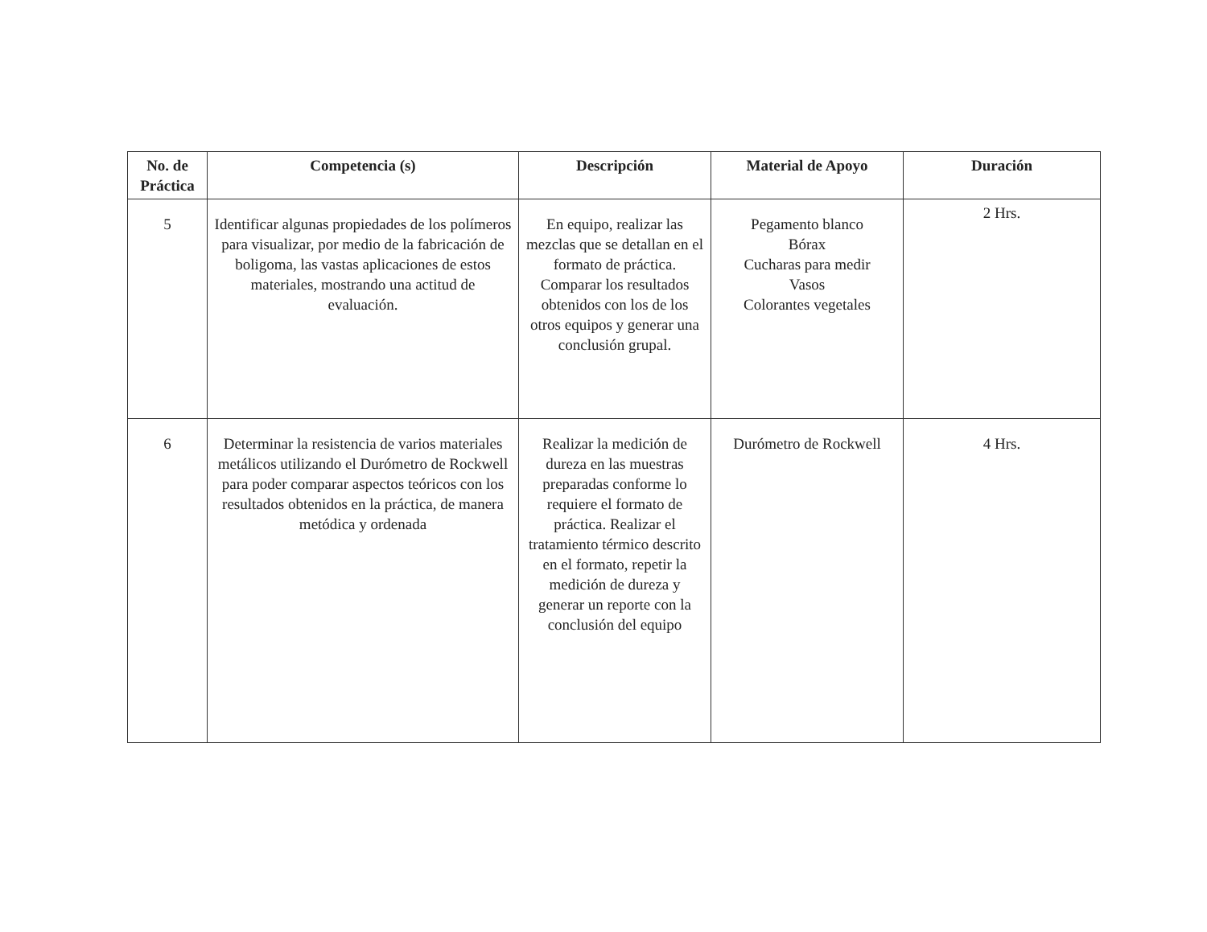| No. de Práctica | Competencia (s) | Descripción | Material de Apoyo | Duración |
| --- | --- | --- | --- | --- |
| 5 | Identificar algunas propiedades de los polímeros para visualizar, por medio de la fabricación de boligoma, las vastas aplicaciones de estos materiales, mostrando una actitud de evaluación. | En equipo, realizar las mezclas que se detallan en el formato de práctica. Comparar los resultados obtenidos con los de los otros equipos y generar una conclusión grupal. | Pegamento blanco Bórax Cucharas para medir Vasos Colorantes vegetales | 2 Hrs. |
| 6 | Determinar la resistencia de varios materiales metálicos utilizando el Durómetro de Rockwell para poder comparar aspectos teóricos con los resultados obtenidos en la práctica, de manera metódica y ordenada | Realizar la medición de dureza en las muestras preparadas conforme lo requiere el formato de práctica. Realizar el tratamiento térmico descrito en el formato, repetir la medición de dureza y generar un reporte con la conclusión del equipo | Durómetro de Rockwell | 4 Hrs. |